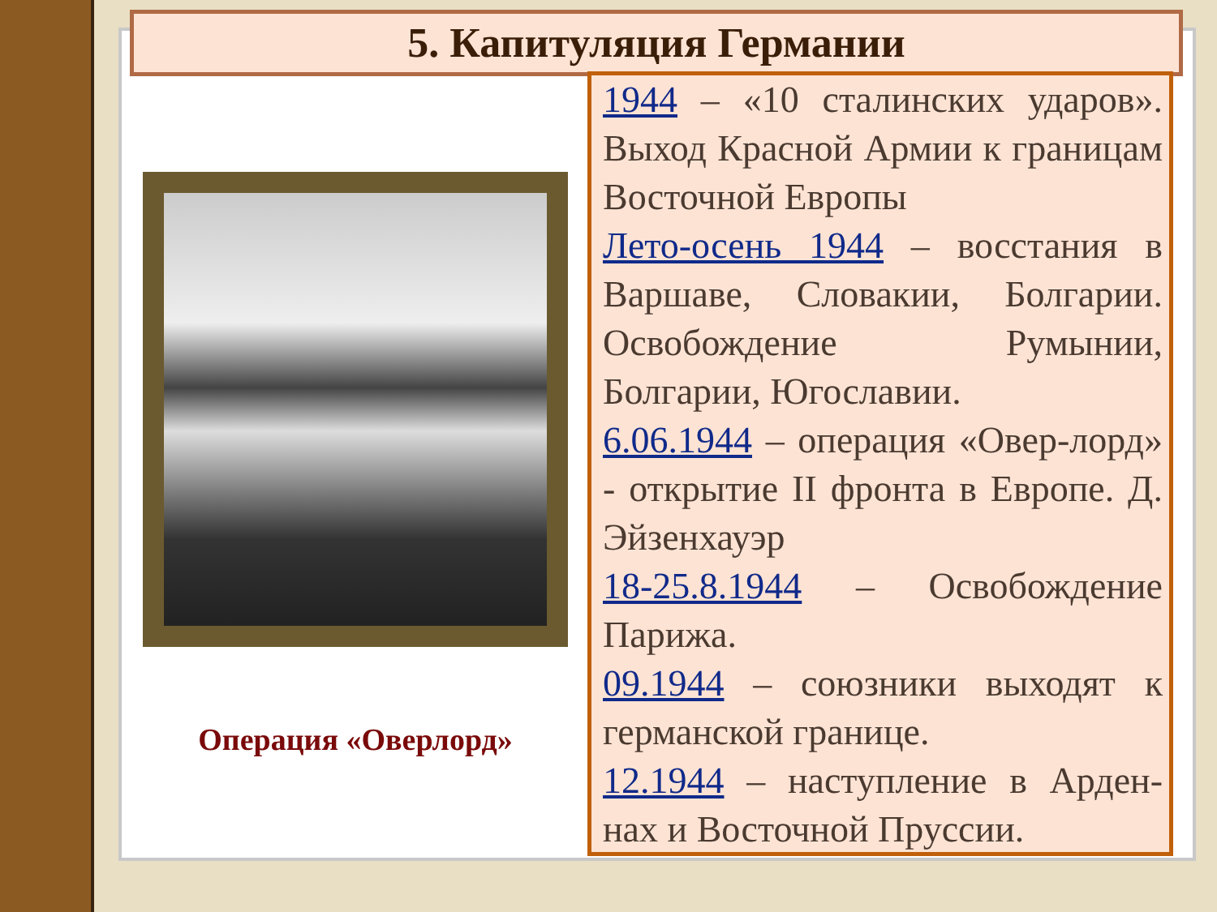5. Капитуляция Германии
Операция «Оверлорд»
1944 – «10 сталинских ударов». Выход Красной Армии к границам Восточной Европы
Лето-осень 1944 – восстания в Варшаве, Словакии, Болгарии. Освобождение Румынии, Болгарии, Югославии.
6.06.1944 – операция «Овер-лорд» - открытие II фронта в Европе. Д. Эйзенхауэр
18-25.8.1944 – Освобождение Парижа.
09.1944 – союзники выходят к германской границе.
12.1944 – наступление в Арден-нах и Восточной Пруссии.